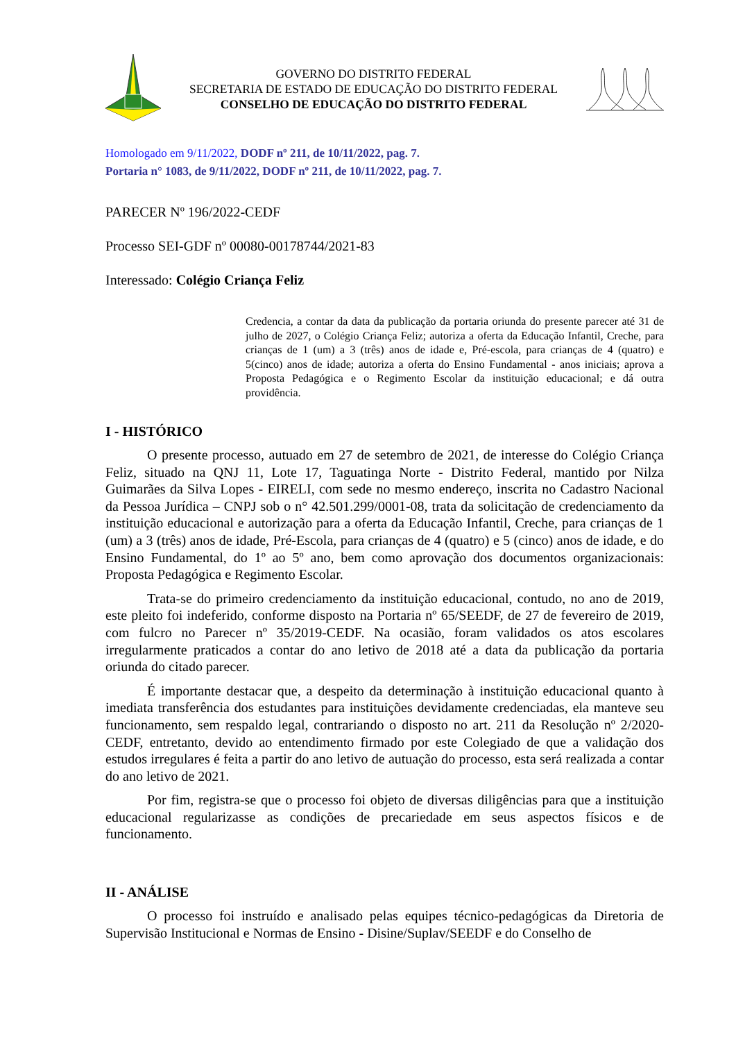GOVERNO DO DISTRITO FEDERAL
SECRETARIA DE ESTADO DE EDUCAÇÃO DO DISTRITO FEDERAL
CONSELHO DE EDUCAÇÃO DO DISTRITO FEDERAL
Homologado em 9/11/2022, DODF nº 211, de 10/11/2022, pag. 7.
Portaria n° 1083, de 9/11/2022, DODF nº 211, de 10/11/2022, pag. 7.
PARECER Nº 196/2022-CEDF
Processo SEI-GDF nº 00080-00178744/2021-83
Interessado: Colégio Criança Feliz
Credencia, a contar da data da publicação da portaria oriunda do presente parecer até 31 de julho de 2027, o Colégio Criança Feliz; autoriza a oferta da Educação Infantil, Creche, para crianças de 1 (um) a 3 (três) anos de idade e, Pré-escola, para crianças de 4 (quatro) e 5(cinco) anos de idade; autoriza a oferta do Ensino Fundamental - anos iniciais; aprova a Proposta Pedagógica e o Regimento Escolar da instituição educacional; e dá outra providência.
I - HISTÓRICO
O presente processo, autuado em 27 de setembro de 2021, de interesse do Colégio Criança Feliz, situado na QNJ 11, Lote 17, Taguatinga Norte - Distrito Federal, mantido por Nilza Guimarães da Silva Lopes - EIRELI, com sede no mesmo endereço, inscrita no Cadastro Nacional da Pessoa Jurídica – CNPJ sob o n° 42.501.299/0001-08, trata da solicitação de credenciamento da instituição educacional e autorização para a oferta da Educação Infantil, Creche, para crianças de 1 (um) a 3 (três) anos de idade, Pré-Escola, para crianças de 4 (quatro) e 5 (cinco) anos de idade, e do Ensino Fundamental, do 1º ao 5º ano, bem como aprovação dos documentos organizacionais: Proposta Pedagógica e Regimento Escolar.
Trata-se do primeiro credenciamento da instituição educacional, contudo, no ano de 2019, este pleito foi indeferido, conforme disposto na Portaria nº 65/SEEDF, de 27 de fevereiro de 2019, com fulcro no Parecer nº 35/2019-CEDF. Na ocasião, foram validados os atos escolares irregularmente praticados a contar do ano letivo de 2018 até a data da publicação da portaria oriunda do citado parecer.
É importante destacar que, a despeito da determinação à instituição educacional quanto à imediata transferência dos estudantes para instituições devidamente credenciadas, ela manteve seu funcionamento, sem respaldo legal, contrariando o disposto no art. 211 da Resolução nº 2/2020-CEDF, entretanto, devido ao entendimento firmado por este Colegiado de que a validação dos estudos irregulares é feita a partir do ano letivo de autuação do processo, esta será realizada a contar do ano letivo de 2021.
Por fim, registra-se que o processo foi objeto de diversas diligências para que a instituição educacional regularizasse as condições de precariedade em seus aspectos físicos e de funcionamento.
II - ANÁLISE
O processo foi instruído e analisado pelas equipes técnico-pedagógicas da Diretoria de Supervisão Institucional e Normas de Ensino - Disine/Suplav/SEEDF e do Conselho de